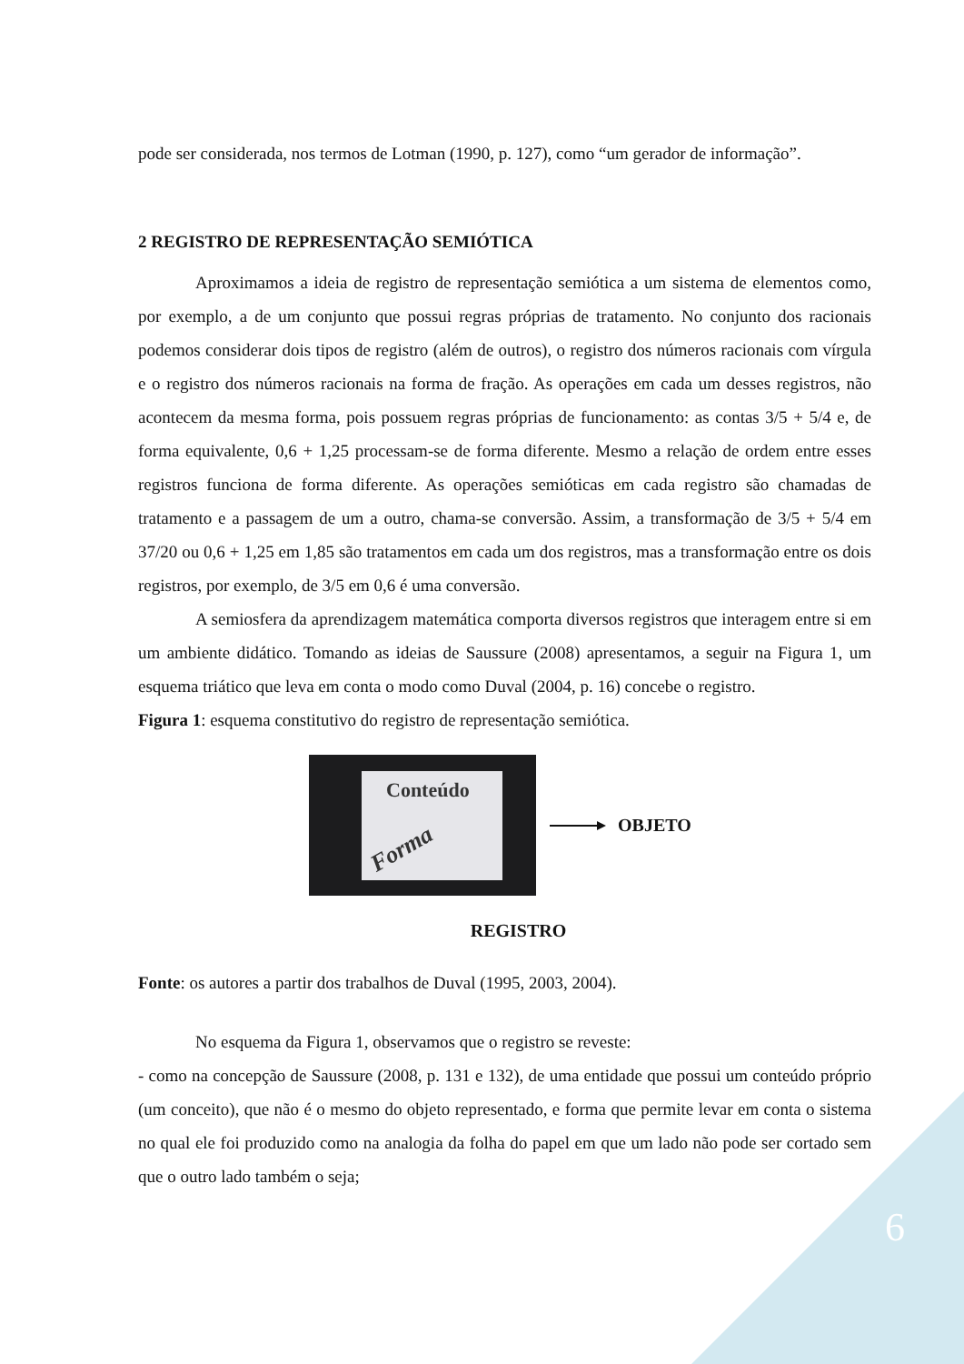pode ser considerada, nos termos de Lotman (1990, p. 127), como “um gerador de informação”.
2 REGISTRO DE REPRESENTAÇÃO SEMIÓTICA
Aproximamos a ideia de registro de representação semiótica a um sistema de elementos como, por exemplo, a de um conjunto que possui regras próprias de tratamento. No conjunto dos racionais podemos considerar dois tipos de registro (além de outros), o registro dos números racionais com vírgula e o registro dos números racionais na forma de fração. As operações em cada um desses registros, não acontecem da mesma forma, pois possuem regras próprias de funcionamento: as contas 3/5 + 5/4 e, de forma equivalente, 0,6 + 1,25 processam-se de forma diferente. Mesmo a relação de ordem entre esses registros funciona de forma diferente. As operações semióticas em cada registro são chamadas de tratamento e a passagem de um a outro, chama-se conversão. Assim, a transformação de 3/5 + 5/4 em 37/20 ou 0,6 + 1,25 em 1,85 são tratamentos em cada um dos registros, mas a transformação entre os dois registros, por exemplo, de 3/5 em 0,6 é uma conversão.
A semiosfera da aprendizagem matemática comporta diversos registros que interagem entre si em um ambiente didático. Tomando as ideias de Saussure (2008) apresentamos, a seguir na Figura 1, um esquema triático que leva em conta o modo como Duval (2004, p. 16) concebe o registro.
Figura 1: esquema constitutivo do registro de representação semiótica.
Conteúdo
Forma
OBJETO
REGISTRO
Fonte: os autores a partir dos trabalhos de Duval (1995, 2003, 2004).
No esquema da Figura 1, observamos que o registro se reveste:
- como na concepção de Saussure (2008, p. 131 e 132), de uma entidade que possui um conteúdo próprio (um conceito), que não é o mesmo do objeto representado, e forma que permite levar em conta o sistema no qual ele foi produzido como na analogia da folha do papel em que um lado não pode ser cortado sem que o outro lado também o seja;
6